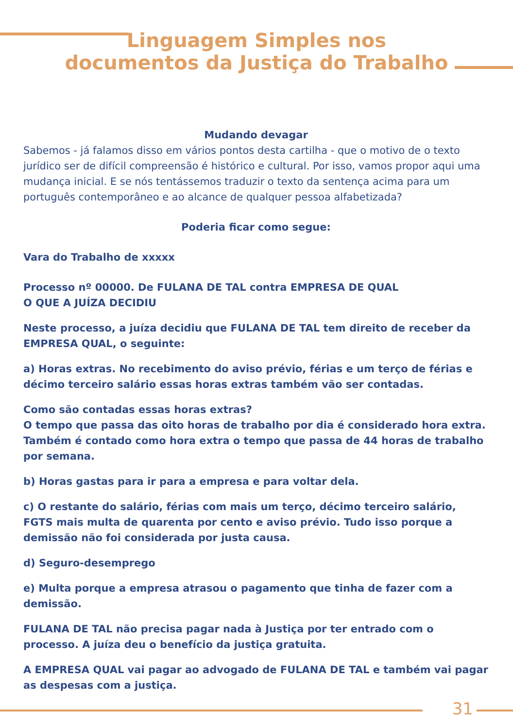Linguagem Simples nos
documentos da Justiça do Trabalho
Mudando devagar
Sabemos - já falamos disso em vários pontos desta cartilha - que o motivo de o texto jurídico ser de difícil compreensão é histórico e cultural. Por isso, vamos propor aqui uma mudança inicial. E se nós tentássemos traduzir o texto da sentença acima para um português contemporâneo e ao alcance de qualquer pessoa alfabetizada?
Poderia ficar como segue:
Vara do Trabalho de xxxxx
Processo nº 00000. De FULANA DE TAL contra EMPRESA DE QUAL
O QUE A JUÍZA DECIDIU
Neste processo, a juíza decidiu que FULANA DE TAL tem direito de receber da EMPRESA QUAL, o seguinte:
a) Horas extras. No recebimento do aviso prévio, férias e um terço de férias e décimo terceiro salário essas horas extras também vão ser contadas.
Como são contadas essas horas extras?
O tempo que passa das oito horas de trabalho por dia é considerado hora extra. Também é contado como hora extra o tempo que passa de 44 horas de trabalho por semana.
b) Horas gastas para ir para a empresa e para voltar dela.
c) O restante do salário, férias com mais um terço, décimo terceiro salário, FGTS mais multa de quarenta por cento e aviso prévio. Tudo isso porque a demissão não foi considerada por justa causa.
d) Seguro-desemprego
e) Multa porque a empresa atrasou o pagamento que tinha de fazer com a demissão.
FULANA DE TAL não precisa pagar nada à Justiça por ter entrado com o processo. A juíza deu o benefício da justiça gratuita.
A EMPRESA QUAL vai pagar ao advogado de FULANA DE TAL e também vai pagar as despesas com a justiça.
31